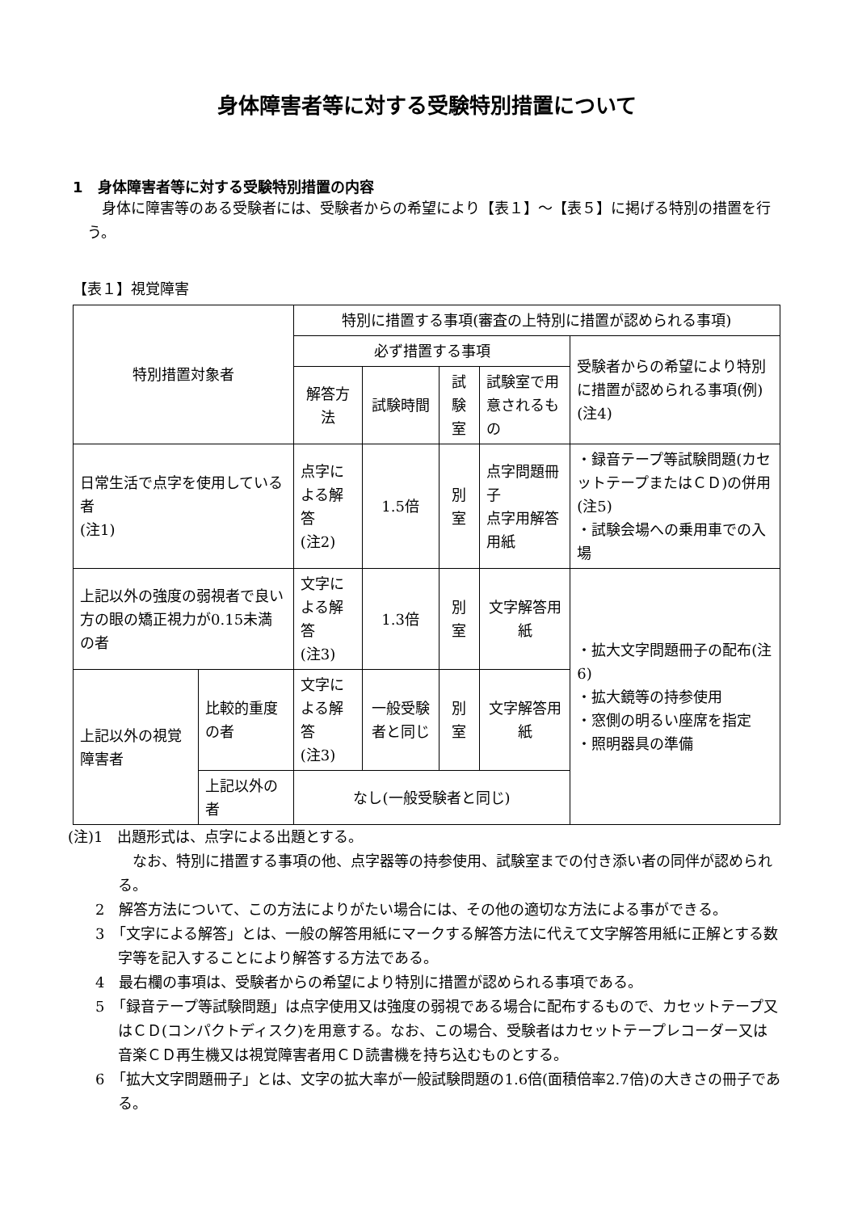身体障害者等に対する受験特別措置について
1　身体障害者等に対する受験特別措置の内容
身体に障害等のある受験者には、受験者からの希望により【表１】～【表５】に掲げる特別の措置を行う。
【表１】視覚障害
| 特別措置対象者 | | 特別に措置する事項(審査の上特別に措置が認められる事項) | | | | |
| --- | --- | --- | --- | --- | --- | --- |
| | | 必ず措置する事項 | | | | 受験者からの希望により特別に措置が認められる事項(例)(注4) |
| | | 解答方法 | 試験時間 | 試験室 | 試験室で用意されるもの | |
| 日常生活で点字を使用している者 (注1) | | 点字による解答 (注2) | 1.5倍 | 別室 | 点字問題冊子 点字用解答用紙 | ・録音テープ等試験問題(カセットテープまたはＣＤ)の併用(注5) ・試験会場への乗用車での入場 |
| 上記以外の強度の弱視者で良い方の眼の矯正視力が0.15未満の者 | | 文字による解答 (注3) | 1.3倍 | 別室 | 文字解答用紙 | ・拡大文字問題冊子の配布(注6) ・拡大鏡等の持参使用 ・窓側の明るい座席を指定 ・照明器具の準備 |
| 上記以外の視覚障害者 | 比較的重度の者 | 文字による解答 (注3) | 一般受験者と同じ | 別室 | 文字解答用紙 | |
| | 上記以外の者 | なし(一般受験者と同じ) | | | | |
(注)1　出題形式は、点字による出題とする。
　なお、特別に措置する事項の他、点字器等の持参使用、試験室までの付き添い者の同伴が認められる。
2　解答方法について、この方法によりがたい場合には、その他の適切な方法による事ができる。
3　「文字による解答」とは、一般の解答用紙にマークする解答方法に代えて文字解答用紙に正解とする数字等を記入することにより解答する方法である。
4　最右欄の事項は、受験者からの希望により特別に措置が認められる事項である。
5　「録音テープ等試験問題」は点字使用又は強度の弱視である場合に配布するもので、カセットテープ又はＣＤ(コンパクトディスク)を用意する。なお、この場合、受験者はカセットテープレコーダー又は音楽ＣＤ再生機又は視覚障害者用ＣＤ読書機を持ち込むものとする。
6　「拡大文字問題冊子」とは、文字の拡大率が一般試験問題の1.6倍(面積倍率2.7倍)の大きさの冊子である。